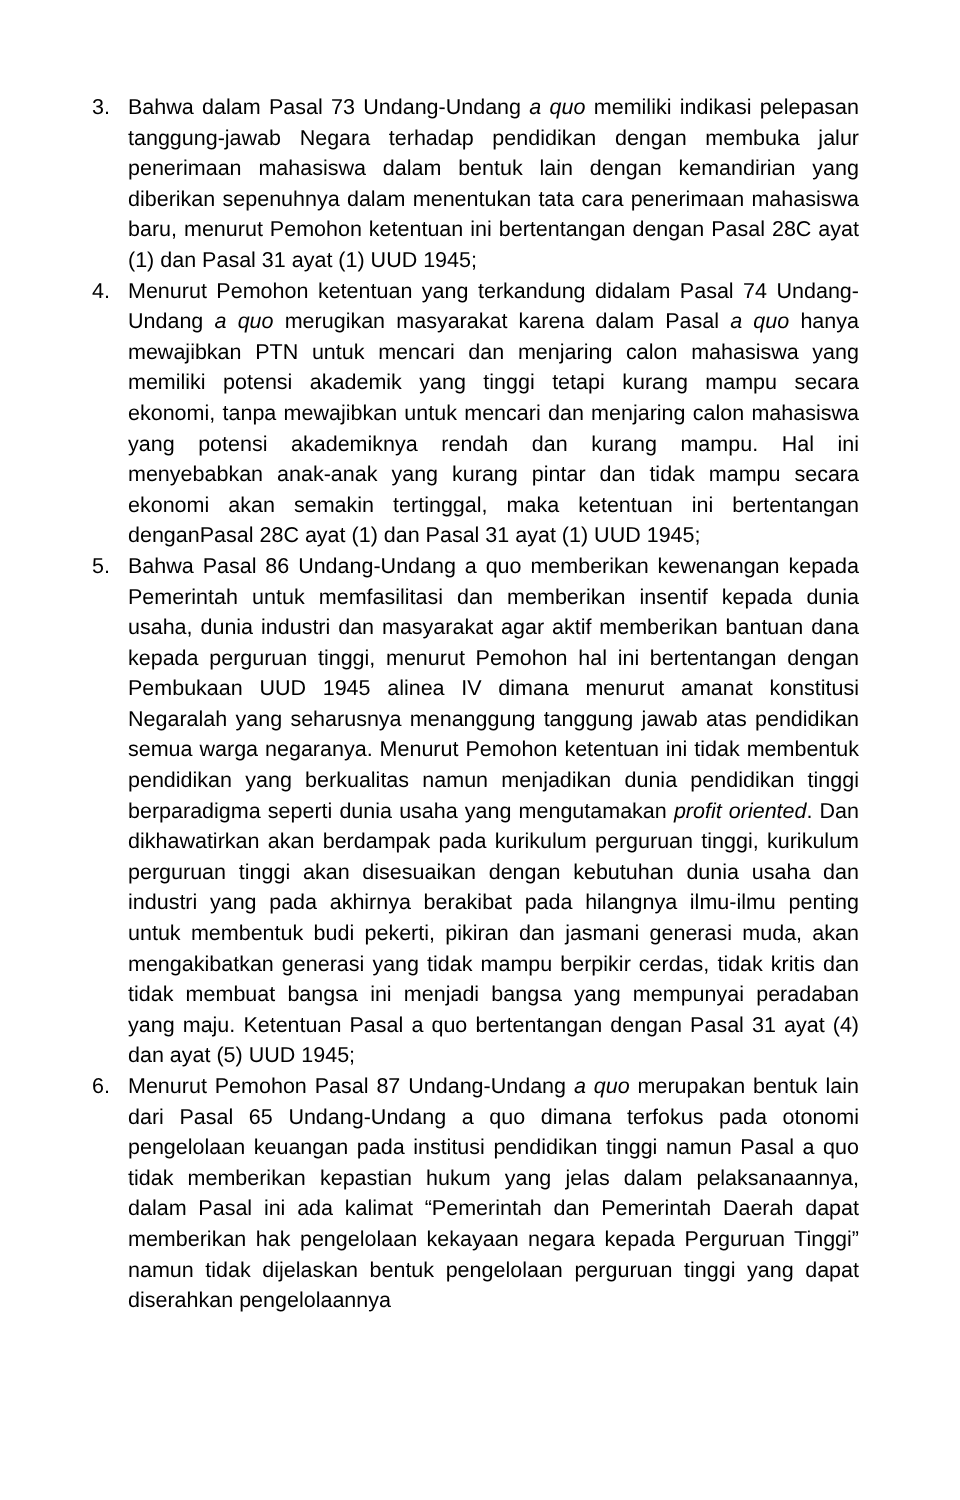3. Bahwa dalam Pasal 73 Undang-Undang a quo memiliki indikasi pelepasan tanggung-jawab Negara terhadap pendidikan dengan membuka jalur penerimaan mahasiswa dalam bentuk lain dengan kemandirian yang diberikan sepenuhnya dalam menentukan tata cara penerimaan mahasiswa baru, menurut Pemohon ketentuan ini bertentangan dengan Pasal 28C ayat (1) dan Pasal 31 ayat (1) UUD 1945;
4. Menurut Pemohon ketentuan yang terkandung didalam Pasal 74 Undang-Undang a quo merugikan masyarakat karena dalam Pasal a quo hanya mewajibkan PTN untuk mencari dan menjaring calon mahasiswa yang memiliki potensi akademik yang tinggi tetapi kurang mampu secara ekonomi, tanpa mewajibkan untuk mencari dan menjaring calon mahasiswa yang potensi akademiknya rendah dan kurang mampu. Hal ini menyebabkan anak-anak yang kurang pintar dan tidak mampu secara ekonomi akan semakin tertinggal, maka ketentuan ini bertentangan denganPasal 28C ayat (1) dan Pasal 31 ayat (1) UUD 1945;
5. Bahwa Pasal 86 Undang-Undang a quo memberikan kewenangan kepada Pemerintah untuk memfasilitasi dan memberikan insentif kepada dunia usaha, dunia industri dan masyarakat agar aktif memberikan bantuan dana kepada perguruan tinggi, menurut Pemohon hal ini bertentangan dengan Pembukaan UUD 1945 alinea IV dimana menurut amanat konstitusi Negaralah yang seharusnya menanggung tanggung jawab atas pendidikan semua warga negaranya. Menurut Pemohon ketentuan ini tidak membentuk pendidikan yang berkualitas namun menjadikan dunia pendidikan tinggi berparadigma seperti dunia usaha yang mengutamakan profit oriented. Dan dikhawatirkan akan berdampak pada kurikulum perguruan tinggi, kurikulum perguruan tinggi akan disesuaikan dengan kebutuhan dunia usaha dan industri yang pada akhirnya berakibat pada hilangnya ilmu-ilmu penting untuk membentuk budi pekerti, pikiran dan jasmani generasi muda, akan mengakibatkan generasi yang tidak mampu berpikir cerdas, tidak kritis dan tidak membuat bangsa ini menjadi bangsa yang mempunyai peradaban yang maju. Ketentuan Pasal a quo bertentangan dengan Pasal 31 ayat (4) dan ayat (5) UUD 1945;
6. Menurut Pemohon Pasal 87 Undang-Undang a quo merupakan bentuk lain dari Pasal 65 Undang-Undang a quo dimana terfokus pada otonomi pengelolaan keuangan pada institusi pendidikan tinggi namun Pasal a quo tidak memberikan kepastian hukum yang jelas dalam pelaksanaannya, dalam Pasal ini ada kalimat “Pemerintah dan Pemerintah Daerah dapat memberikan hak pengelolaan kekayaan negara kepada Perguruan Tinggi” namun tidak dijelaskan bentuk pengelolaan perguruan tinggi yang dapat diserahkan pengelolaannya